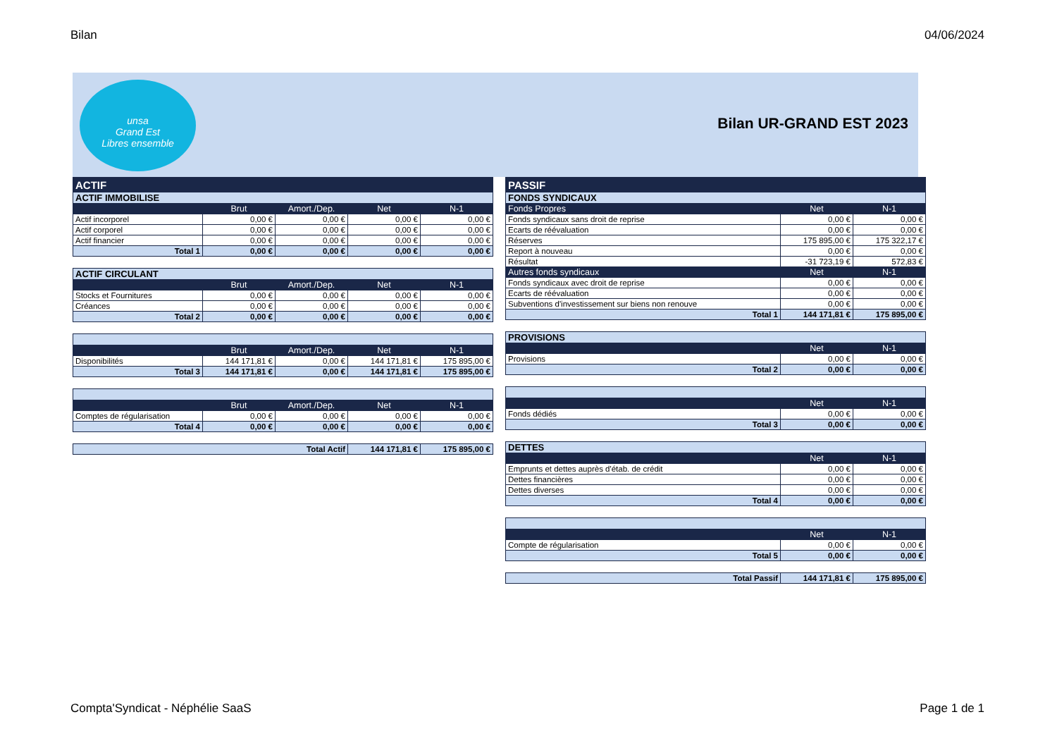Bilan 04/06/2024
unsa
Grand Est
Libres ensemble
Bilan UR-GRAND EST 2023
| ACTIF | | | | |
| --- | --- | --- | --- | --- |
| ACTIF IMMOBILISE | | | | |
| | Brut | Amort./Dep. | Net | N-1 |
| Actif incorporel | 0,00 € | 0,00 € | 0,00 € | 0,00 € |
| Actif corporel | 0,00 € | 0,00 € | 0,00 € | 0,00 € |
| Actif financier | 0,00 € | 0,00 € | 0,00 € | 0,00 € |
| Total 1 | 0,00 € | 0,00 € | 0,00 € | 0,00 € |
| ACTIF CIRCULANT | | | | |
| --- | --- | --- | --- | --- |
| | Brut | Amort./Dep. | Net | N-1 |
| Stocks et Fournitures | 0,00 € | 0,00 € | 0,00 € | 0,00 € |
| Créances | 0,00 € | 0,00 € | 0,00 € | 0,00 € |
| Total 2 | 0,00 € | 0,00 € | 0,00 € | 0,00 € |
| | Brut | Amort./Dep. | Net | N-1 |
| --- | --- | --- | --- | --- |
| Disponibilités | 144 171,81 € | 0,00 € | 144 171,81 € | 175 895,00 € |
| Total 3 | 144 171,81 € | 0,00 € | 144 171,81 € | 175 895,00 € |
| | Brut | Amort./Dep. | Net | N-1 |
| --- | --- | --- | --- | --- |
| Comptes de régularisation | 0,00 € | 0,00 € | 0,00 € | 0,00 € |
| Total 4 | 0,00 € | 0,00 € | 0,00 € | 0,00 € |
| Total Actif | 144 171,81 € | 175 895,00 € |
| PASSIF | | |
| --- | --- | --- |
| FONDS SYNDICAUX | | |
| Fonds Propres | Net | N-1 |
| Fonds syndicaux sans droit de reprise | 0,00 € | 0,00 € |
| Ecarts de réévaluation | 0,00 € | 0,00 € |
| Réserves | 175 895,00 € | 175 322,17 € |
| Report à nouveau | 0,00 € | 0,00 € |
| Résultat | -31 723,19 € | 572,83 € |
| Autres fonds syndicaux | Net | N-1 |
| Fonds syndicaux avec droit de reprise | 0,00 € | 0,00 € |
| Ecarts de réévaluation | 0,00 € | 0,00 € |
| Subventions d'investissement sur biens non renouve | 0,00 € | 0,00 € |
| Total 1 | 144 171,81 € | 175 895,00 € |
| PROVISIONS | | |
| --- | --- | --- |
| | Net | N-1 |
| Provisions | 0,00 € | 0,00 € |
| Total 2 | 0,00 € | 0,00 € |
| | Net | N-1 |
| --- | --- | --- |
| Fonds dédiés | 0,00 € | 0,00 € |
| Total 3 | 0,00 € | 0,00 € |
| DETTES | | |
| --- | --- | --- |
| | Net | N-1 |
| Emprunts et dettes auprès d'étab. de crédit | 0,00 € | 0,00 € |
| Dettes financières | 0,00 € | 0,00 € |
| Dettes diverses | 0,00 € | 0,00 € |
| Total 4 | 0,00 € | 0,00 € |
| | Net | N-1 |
| --- | --- | --- |
| Compte de régularisation | 0,00 € | 0,00 € |
| Total 5 | 0,00 € | 0,00 € |
| Total Passif | 144 171,81 € | 175 895,00 € |
Compta'Syndicat - Néphélie SaaS Page 1 de 1